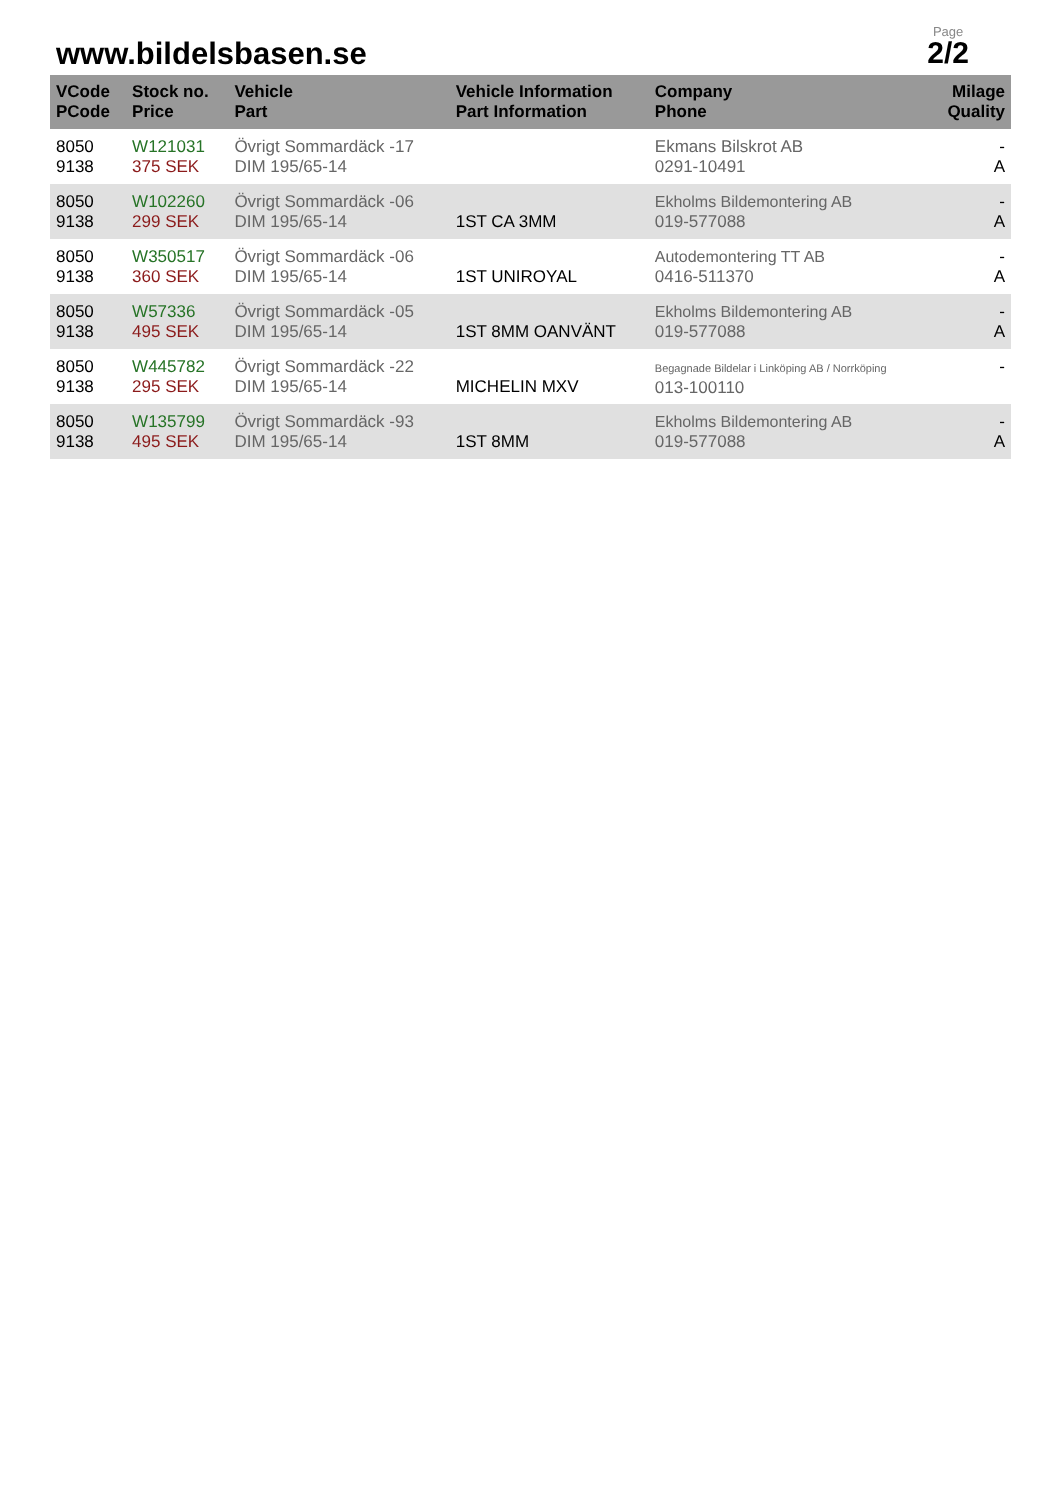www.bildelsbasen.se
Page
2/2
| VCode PCode | Stock no. Price | Vehicle Part | Vehicle Information Part Information | Company Phone | Milage Quality |
| --- | --- | --- | --- | --- | --- |
| 8050 9138 | W121031 375 SEK | Övrigt Sommardäck -17 DIM 195/65-14 | | Ekmans Bilskrot AB 0291-10491 | - A |
| 8050 9138 | W102260 299 SEK | Övrigt Sommardäck -06 DIM 195/65-14 | 1ST CA 3MM | Ekholms Bildemontering AB 019-577088 | - A |
| 8050 9138 | W350517 360 SEK | Övrigt Sommardäck -06 DIM 195/65-14 | 1ST UNIROYAL | Autodemontering TT AB 0416-511370 | - A |
| 8050 9138 | W57336 495 SEK | Övrigt Sommardäck -05 DIM 195/65-14 | 1ST 8MM OANVÄNT | Ekholms Bildemontering AB 019-577088 | - A |
| 8050 9138 | W445782 295 SEK | Övrigt Sommardäck -22 DIM 195/65-14 | MICHELIN MXV | Begagnade Bildelar i Linköping AB / Norrköping 013-100110 | - |
| 8050 9138 | W135799 495 SEK | Övrigt Sommardäck -93 DIM 195/65-14 | 1ST 8MM | Ekholms Bildemontering AB 019-577088 | - A |